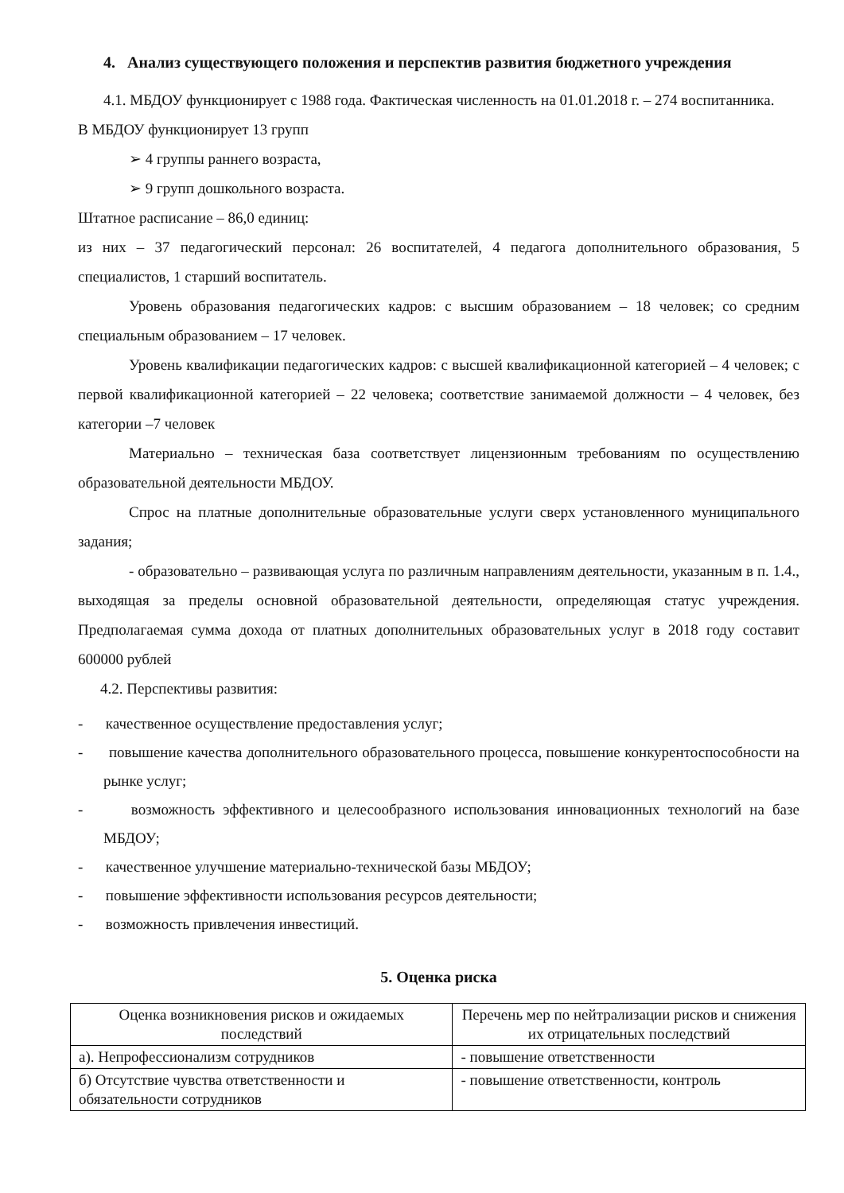4. Анализ существующего положения и перспектив развития бюджетного учреждения
4.1. МБДОУ функционирует с 1988 года. Фактическая численность на 01.01.2018 г. – 274 воспитанника.
В МБДОУ функционирует 13 групп
➢ 4 группы раннего возраста,
➢ 9 групп дошкольного возраста.
Штатное расписание – 86,0 единиц:
из них – 37 педагогический персонал: 26 воспитателей, 4 педагога дополнительного образования, 5 специалистов, 1 старший воспитатель.
Уровень образования педагогических кадров: с высшим образованием – 18 человек; со средним специальным образованием – 17 человек.
Уровень квалификации педагогических кадров: с высшей квалификационной категорией – 4 человек; с первой квалификационной категорией – 22 человека; соответствие занимаемой должности – 4 человек, без категории –7 человек
Материально – техническая база соответствует лицензионным требованиям по осуществлению образовательной деятельности МБДОУ.
Спрос на платные дополнительные образовательные услуги сверх установленного муниципального задания;
- образовательно – развивающая услуга по различным направлениям деятельности, указанным в п. 1.4., выходящая за пределы основной образовательной деятельности, определяющая статус учреждения. Предполагаемая сумма дохода от платных дополнительных образовательных услуг в 2018 году составит 600000 рублей
4.2. Перспективы развития:
- качественное осуществление предоставления услуг;
- повышение качества дополнительного образовательного процесса, повышение конкурентоспособности на рынке услуг;
- возможность эффективного и целесообразного использования инновационных технологий на базе МБДОУ;
- качественное улучшение материально-технической базы МБДОУ;
- повышение эффективности использования ресурсов деятельности;
- возможность привлечения инвестиций.
5. Оценка риска
| Оценка возникновения рисков и ожидаемых последствий | Перечень мер по нейтрализации рисков и снижения их отрицательных последствий |
| --- | --- |
| а). Непрофессионализм сотрудников | - повышение ответственности |
| б) Отсутствие чувства ответственности и обязательности сотрудников | - повышение ответственности, контроль |